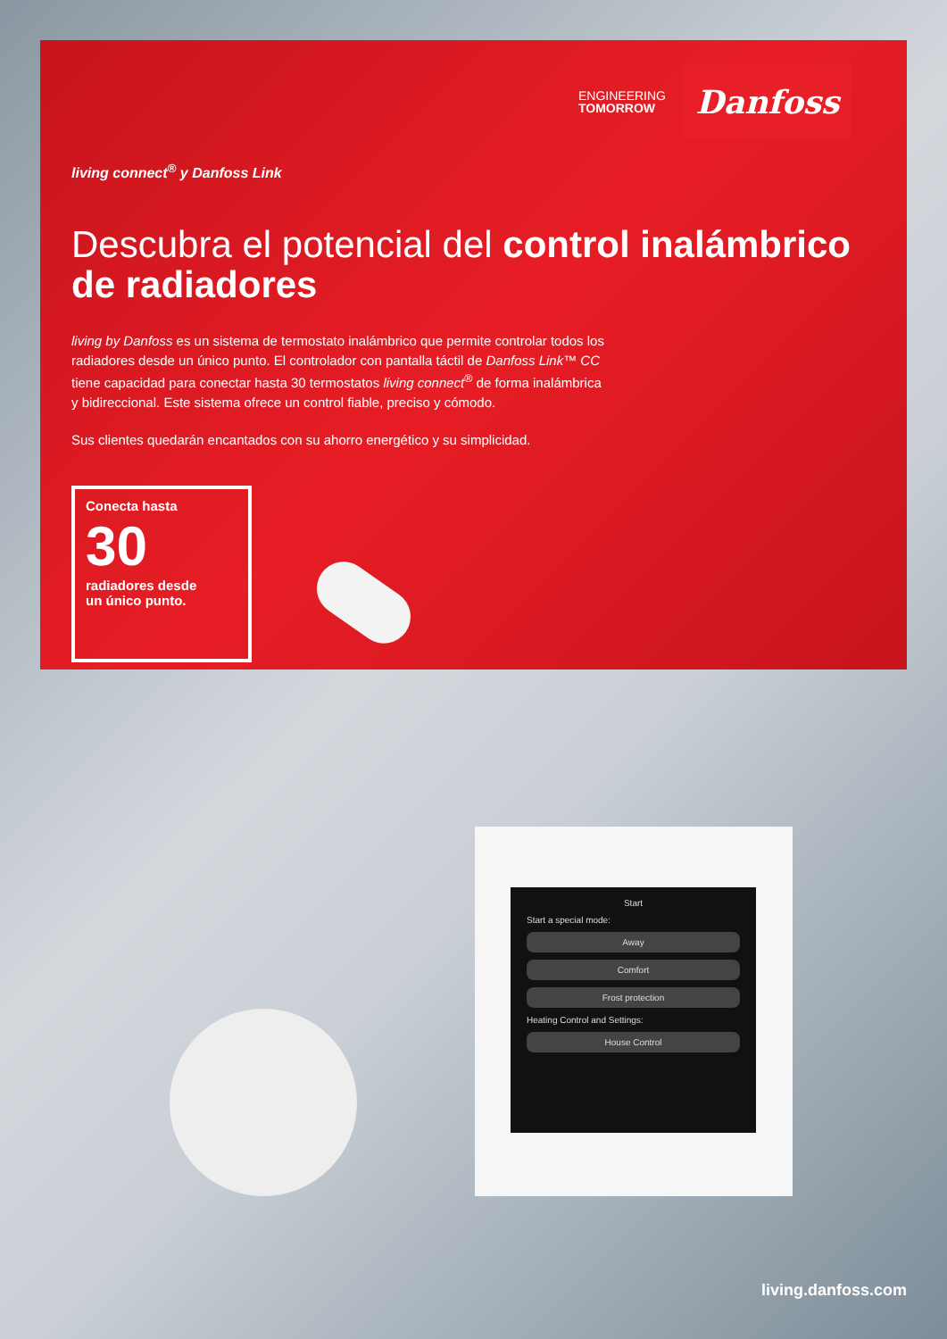ENGINEERING
TOMORROW
Danfoss
living connect<sup>®</sup> y Danfoss Link
Descubra el potencial del control inalámbrico de radiadores
living by Danfoss es un sistema de termostato inalámbrico que permite controlar todos los radiadores desde un único punto. El controlador con pantalla táctil de Danfoss Link™ CC tiene capacidad para conectar hasta 30 termostatos living connect<sup>®</sup> de forma inalámbrica y bidireccional. Este sistema ofrece un control fiable, preciso y cómodo.
Sus clientes quedarán encantados con su ahorro energético y su simplicidad.
Conecta hasta
30
radiadores desde
un único punto.
Start
Start a special mode:
Away
Comfort
Frost protection
Heating Control and Settings:
House Control
living.danfoss.com